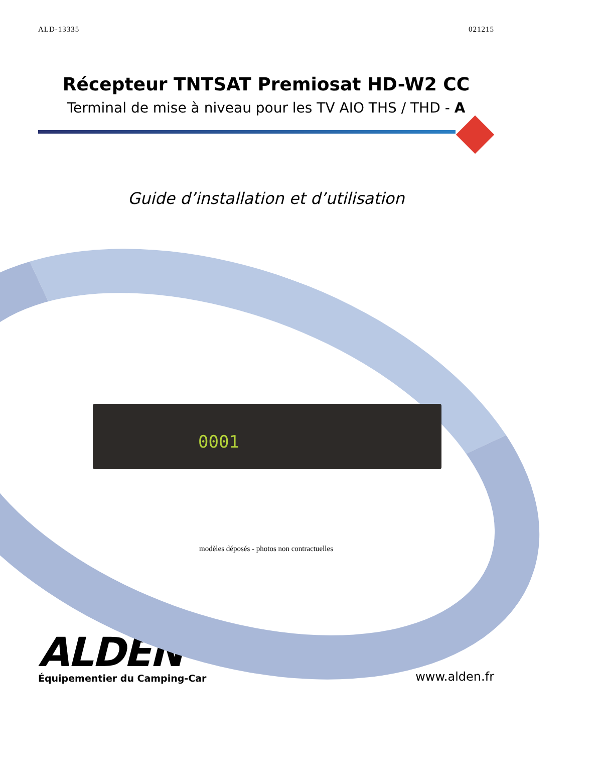ALD-13335 021215
Récepteur TNTSAT Premiosat HD-W2 CC
Terminal de mise à niveau pour les TV AIO THS / THD - A
Guide d’installation et d’utilisation
0001
modèles déposés - photos non contractuelles
ALDEN
Équipementier du Camping-Car
www.alden.fr